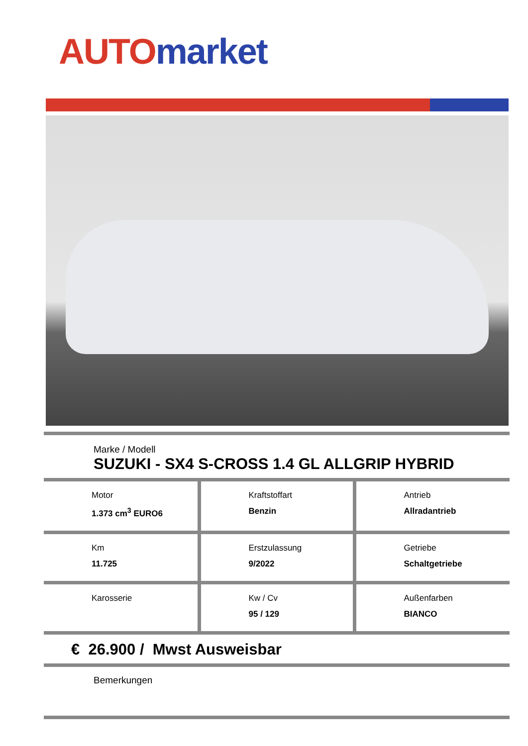AUTO market
Marke / Modell
SUZUKI - SX4 S-CROSS 1.4 GL ALLGRIP HYBRID
| Motor 1.373 cm<sup>3</sup> EURO6 | Kraftstoffart Benzin | Antrieb Allradantrieb |
| Km 11.725 | Erstzulassung 9/2022 | Getriebe Schaltgetriebe |
| Karosserie | Kw / Cv 95 / 129 | Außenfarben BIANCO |
€ 26.900 / Mwst Ausweisbar
Bemerkungen